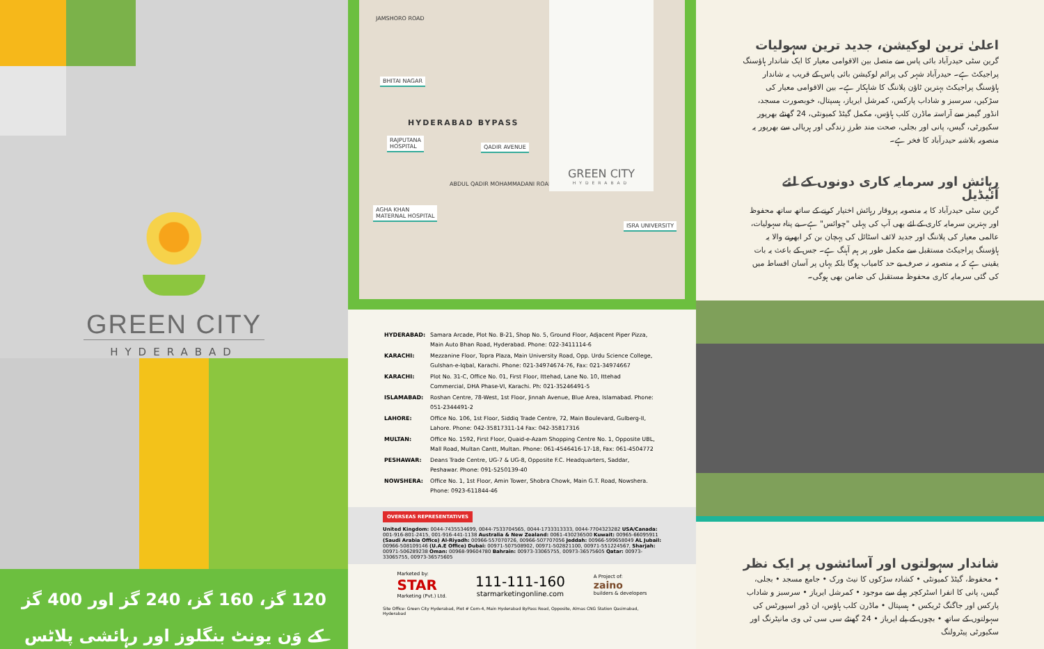GREEN CITY
HYDERABAD
120 گز، 160 گز، 240 گز اور 400 گز
کے وَن یونٹ بنگلوز اور رہائشی پلاٹس
BHITAI NAGAR
JAMSHORO ROAD
HYDERABAD BYPASS
RAJPUTANA
HOSPITAL QADIR AVENUE
ABDUL QADIR MOHAMMADANI ROAD
AGHA KHAN
MATERNAL HOSPITAL
ISRA UNIVERSITY
GREEN CITY
HYDERABAD
| HYDERABAD: | Samara Arcade, Plot No. B-21, Shop No. 5, Ground Floor, Adjacent Piper Pizza, Main Auto Bhan Road, Hyderabad. Phone: 022-3411114-6 |
| KARACHI: | Mezzanine Floor, Topra Plaza, Main University Road, Opp. Urdu Science College, Gulshan-e-Iqbal, Karachi. Phone: 021-34974674-76, Fax: 021-34974667 |
| KARACHI: | Plot No. 31-C, Office No. 01, First Floor, Ittehad, Lane No. 10, Ittehad Commercial, DHA Phase-VI, Karachi. Ph: 021-35246491-5 |
| ISLAMABAD: | Roshan Centre, 78-West, 1st Floor, Jinnah Avenue, Blue Area, Islamabad. Phone: 051-2344491-2 |
| LAHORE: | Office No. 106, 1st Floor, Siddiq Trade Centre, 72, Main Boulevard, Gulberg-II, Lahore. Phone: 042-35817311-14 Fax: 042-35817316 |
| MULTAN: | Office No. 1592, First Floor, Quaid-e-Azam Shopping Centre No. 1, Opposite UBL, Mall Road, Multan Cantt, Multan. Phone: 061-4546416-17-18, Fax: 061-4504772 |
| PESHAWAR: | Deans Trade Centre, UG-7 & UG-8, Opposite F.C. Headquarters, Saddar, Peshawar. Phone: 091-5250139-40 |
| NOWSHERA: | Office No. 1, 1st Floor, Amin Tower, Shobra Chowk, Main G.T. Road, Nowshera. Phone: 0923-611844-46 |
OVERSEAS REPRESENTATIVES
United Kingdom: 0044-7435534699, 0044-7533704565, 0044-1733313333, 0044-7704323282 USA/Canada: 001-916-801-2415, 001-916-441-1138 Australia & New Zealand: 0061-430236500 Kuwait: 00965-66095911 (Saudi Arabia Office) Al-Riyadh: 00966-557070726, 00966-507707056 Jeddah: 00966-599658049 AL Jubail: 00966-508109146 (U.A.E Office) Dubai: 00971-507508902, 00971-502821100, 00971-551224567, Sharjah: 00971-506289238 Oman: 00968-99604780 Bahrain: 00973-33065755, 00973-36575605 Qatar: 00973-33065755, 00973-36575605
Marketed by:
STAR
Marketing (Pvt.) Ltd.
111-111-160
starmarketingonline.com
A Project of:
zaino
builders & developers
Site Office: Green City Hyderabad, Plot # Com-4, Main Hyderabad ByPass Road, Opposite, Almas CNG Station Qasimabad, Hyderabad
اعلیٰ ترین لوکیشن، جدید ترین سہولیات
گرین سٹی حیدرآباد بائی پاس سے متصل بین الاقوامی معیار کا ایک شاندار ہاؤسنگ پراجیکٹ ہے۔ حیدرآباد شہر کی پرائم لوکیشن بائی پاس کے قریب یہ شاندار ہاؤسنگ پراجیکٹ بہترین ٹاؤن پلاننگ کا شاہکار ہے۔ بین الاقوامی معیار کی سڑکیں، سرسبز و شاداب پارکس، کمرشل ایریاز، ہسپتال، خوبصورت مسجد، انڈور گیمز سے آراستہ ماڈرن کلب ہاؤس، مکمل گیٹڈ کمیونٹی، 24 گھنٹے بھرپور سکیورٹی، گیس، پانی اور بجلی، صحت مند طرزِ زندگی اور ہریالی سے بھرپور یہ منصوبہ بلاشبہ حیدرآباد کا فخر ہے۔
رہائش اور سرمایہ کاری دونوں کے لئے آئیڈیل
گرین سٹی حیدرآباد کا یہ منصوبہ پروقار رہائش اختیار کرنے کے ساتھ ساتھ محفوظ اور بہترین سرمایہ کاری کے لئے بھی آپ کی پہلی "چوائس" ہے۔ بے پناہ سہولیات، عالمی معیار کی پلاننگ اور جدید لائف اسٹائل کی پہچان بن کر ابھرنے والا یہ ہاؤسنگ پراجیکٹ مستقبل سے مکمل طور پر ہم آہنگ ہے۔ جس کے باعث یہ بات یقینی ہے کہ یہ منصوبہ نہ صرف بے حد کامیاب ہوگا بلکہ یہاں پر آسان اقساط میں کی گئی سرمایہ کاری محفوظ مستقبل کی ضامن بھی ہوگی۔
شاندار سہولتوں اور آسائشوں پر ایک نظر
• محفوظ، گیٹڈ کمیونٹی • کشادہ سڑکوں کا نیٹ ورک • جامع مسجد • بجلی، گیس، پانی کا انفرا اسٹرکچر پہلے سے موجود • کمرشل ایریاز • سرسبز و شاداب پارکس اور جاگنگ ٹریکس • ہسپتال • ماڈرن کلب ہاؤس، ان ڈور اسپورٹس کی سہولتوں کے ساتھ • بچوں کے پلے ایریاز • 24 گھنٹے سی سی ٹی وی مانیٹرنگ اور سکیورٹی پیٹرولنگ